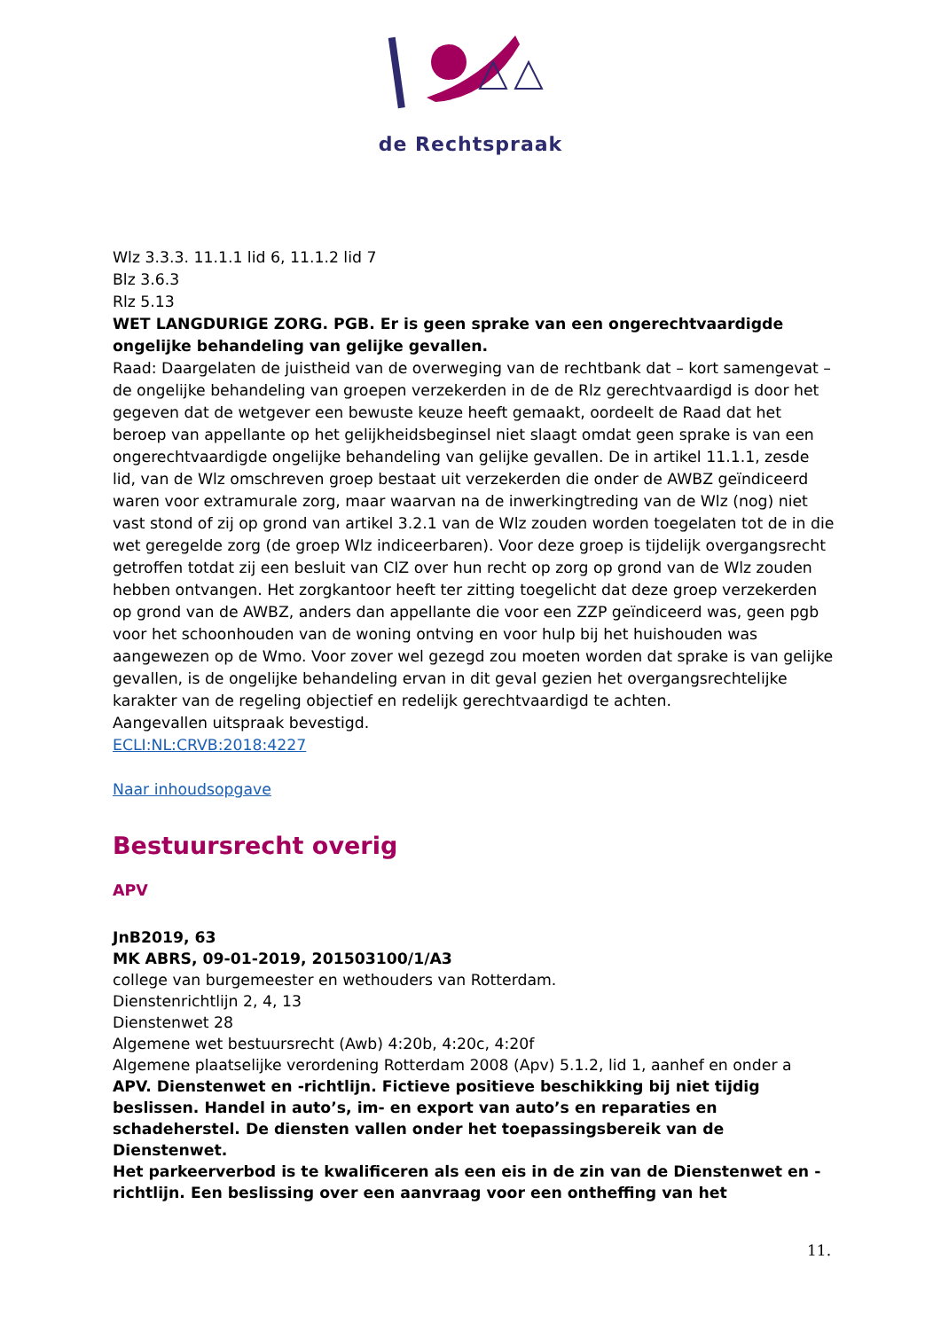de Rechtspraak
Wlz 3.3.3. 11.1.1 lid 6, 11.1.2 lid 7
Blz 3.6.3
Rlz 5.13
WET LANGDURIGE ZORG. PGB. Er is geen sprake van een ongerechtvaardigde ongelijke behandeling van gelijke gevallen.
Raad: Daargelaten de juistheid van de overweging van de rechtbank dat – kort samengevat – de ongelijke behandeling van groepen verzekerden in de de Rlz gerechtvaardigd is door het gegeven dat de wetgever een bewuste keuze heeft gemaakt, oordeelt de Raad dat het beroep van appellante op het gelijkheidsbeginsel niet slaagt omdat geen sprake is van een ongerechtvaardigde ongelijke behandeling van gelijke gevallen. De in artikel 11.1.1, zesde lid, van de Wlz omschreven groep bestaat uit verzekerden die onder de AWBZ geïndiceerd waren voor extramurale zorg, maar waarvan na de inwerkingtreding van de Wlz (nog) niet vast stond of zij op grond van artikel 3.2.1 van de Wlz zouden worden toegelaten tot de in die wet geregelde zorg (de groep Wlz indiceerbaren). Voor deze groep is tijdelijk overgangsrecht getroffen totdat zij een besluit van CIZ over hun recht op zorg op grond van de Wlz zouden hebben ontvangen. Het zorgkantoor heeft ter zitting toegelicht dat deze groep verzekerden op grond van de AWBZ, anders dan appellante die voor een ZZP geïndiceerd was, geen pgb voor het schoonhouden van de woning ontving en voor hulp bij het huishouden was aangewezen op de Wmo. Voor zover wel gezegd zou moeten worden dat sprake is van gelijke gevallen, is de ongelijke behandeling ervan in dit geval gezien het overgangsrechtelijke karakter van de regeling objectief en redelijk gerechtvaardigd te achten.
Aangevallen uitspraak bevestigd.
ECLI:NL:CRVB:2018:4227
Naar inhoudsopgave
Bestuursrecht overig
APV
JnB2019, 63
MK ABRS, 09-01-2019, 201503100/1/A3
college van burgemeester en wethouders van Rotterdam.
Dienstenrichtlijn 2, 4, 13
Dienstenwet 28
Algemene wet bestuursrecht (Awb) 4:20b, 4:20c, 4:20f
Algemene plaatselijke verordening Rotterdam 2008 (Apv) 5.1.2, lid 1, aanhef en onder a
APV. Dienstenwet en -richtlijn. Fictieve positieve beschikking bij niet tijdig beslissen. Handel in auto’s, im- en export van auto’s en reparaties en schadeherstel. De diensten vallen onder het toepassingsbereik van de Dienstenwet.
Het parkeerverbod is te kwalificeren als een eis in de zin van de Dienstenwet en -richtlijn. Een beslissing over een aanvraag voor een ontheffing van het
11.